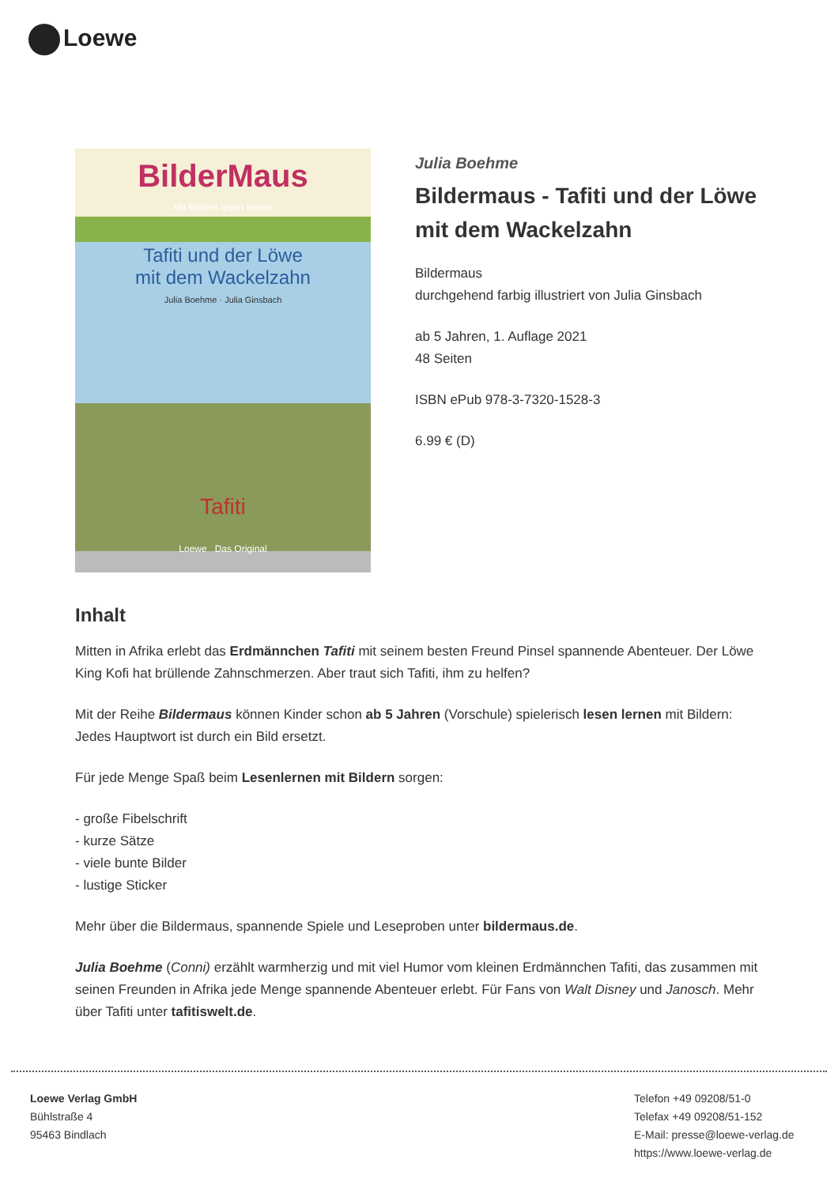Loewe
BilderMaus
Mit Bildern lesen lernen
Tafiti und der Löwe
mit dem Wackelzahn
Julia Boehme · Julia Ginsbach
Tafiti
Loewe Das Original
Julia Boehme
Bildermaus - Tafiti und der Löwe mit dem Wackelzahn
Bildermaus
durchgehend farbig illustriert von Julia Ginsbach
ab 5 Jahren, 1. Auflage 2021
48 Seiten
ISBN ePub 978-3-7320-1528-3
6.99 € (D)
Inhalt
Mitten in Afrika erlebt das Erdmännchen Tafiti mit seinem besten Freund Pinsel spannende Abenteuer. Der Löwe King Kofi hat brüllende Zahnschmerzen. Aber traut sich Tafiti, ihm zu helfen?
Mit der Reihe Bildermaus können Kinder schon ab 5 Jahren (Vorschule) spielerisch lesen lernen mit Bildern: Jedes Hauptwort ist durch ein Bild ersetzt.
Für jede Menge Spaß beim Lesenlernen mit Bildern sorgen:
- große Fibelschrift
- kurze Sätze
- viele bunte Bilder
- lustige Sticker
Mehr über die Bildermaus, spannende Spiele und Leseproben unter bildermaus.de.
Julia Boehme (Conni) erzählt warmherzig und mit viel Humor vom kleinen Erdmännchen Tafiti, das zusammen mit seinen Freunden in Afrika jede Menge spannende Abenteuer erlebt. Für Fans von Walt Disney und Janosch. Mehr über Tafiti unter tafitiswelt.de.
Loewe Verlag GmbH
Bühlstraße 4
95463 Bindlach
Telefon +49 09208/51-0
Telefax +49 09208/51-152
E-Mail: presse@loewe-verlag.de
https://www.loewe-verlag.de